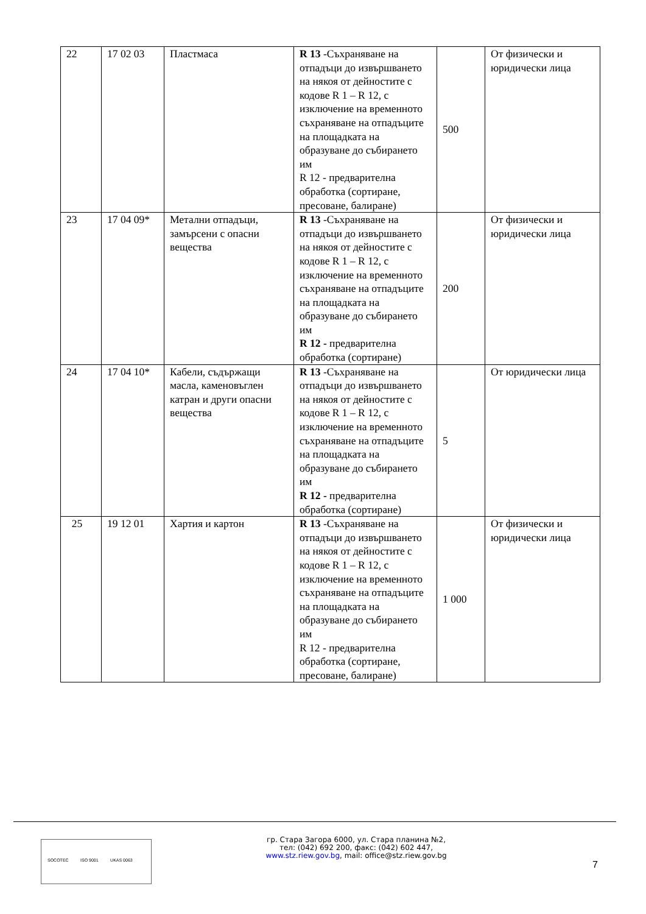| 22 | 17 02 03 | Пластмаса | R 13 -Съхраняване на отпадъци до извършването на някоя от дейностите с кодове R 1 – R 12, с изключение на временното съхраняване на отпадъците на площадката на образуване до събирането им R 12 - предварителна обработка (сортиране, пресоване, балиране) | 500 | От физически и юридически лица |
| 23 | 17 04 09* | Метални отпадъци, замърсени с опасни вещества | R 13 -Съхраняване на отпадъци до извършването на някоя от дейностите с кодове R 1 – R 12, с изключение на временното съхраняване на отпадъците на площадката на образуване до събирането им R 12 - предварителна обработка (сортиране) | 200 | От физически и юридически лица |
| 24 | 17 04 10* | Кабели, съдържащи масла, каменовъглен катран и други опасни вещества | R 13 -Съхраняване на отпадъци до извършването на някоя от дейностите с кодове R 1 – R 12, с изключение на временното съхраняване на отпадъците на площадката на образуване до събирането им R 12 - предварителна обработка (сортиране) | 5 | От юридически лица |
| 25 | 19 12 01 | Хартия и картон | R 13 -Съхраняване на отпадъци до извършването на някоя от дейностите с кодове R 1 – R 12, с изключение на временното съхраняване на отпадъците на площадката на образуване до събирането им R 12 - предварителна обработка (сортиране, пресоване, балиране) | 1 000 | От физически и юридически лица |
SOCOTEC ISO 9001 UKAS 0063
гр. Стара Загора 6000, ул. Стара планина №2,
тел: (042) 692 200, факс: (042) 602 447,
www.stz.riew.gov.bg, mail: office@stz.riew.gov.bg
7